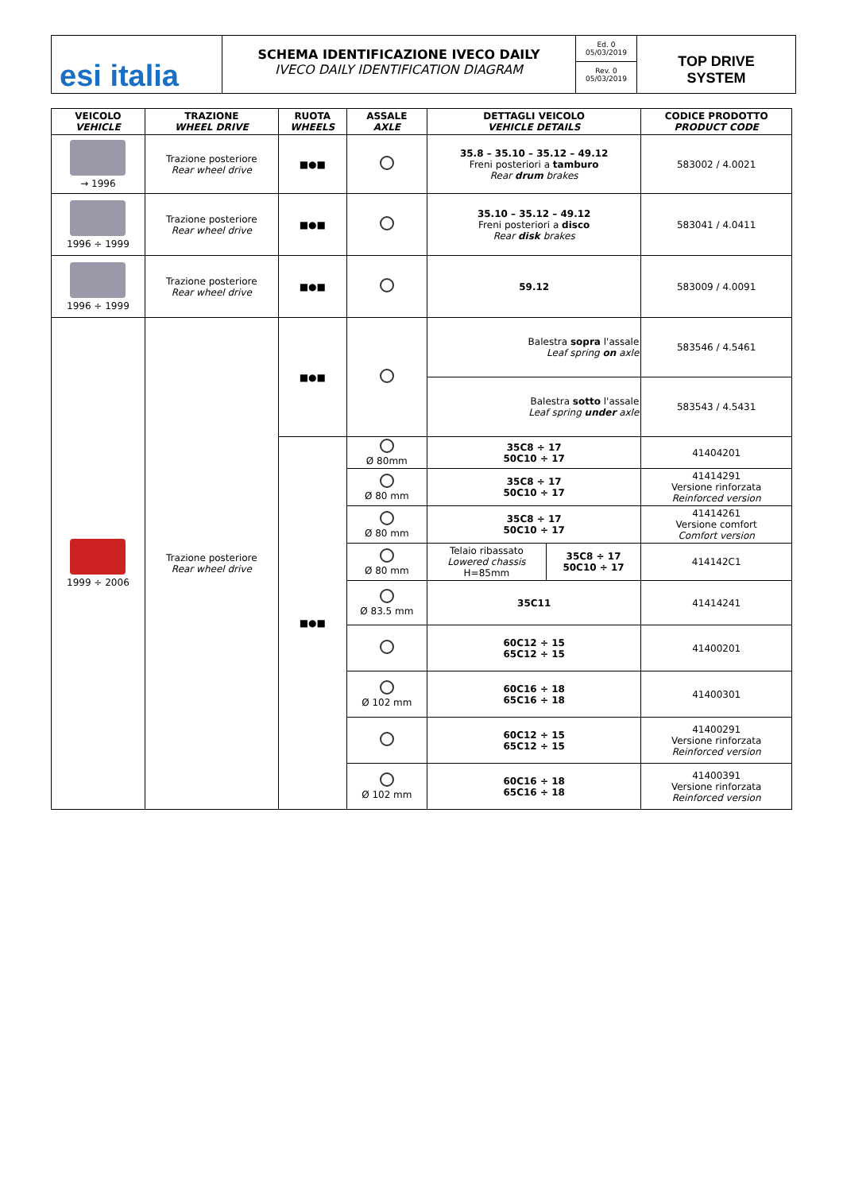esi italia
SCHEMA IDENTIFICAZIONE IVECO DAILY
IVECO DAILY IDENTIFICATION DIAGRAM
Ed. 0
05/03/2019
Rev. 0
05/03/2019
TOP DRIVE
SYSTEM
| VEICOLO VEHICLE | TRAZIONE WHEEL DRIVE | RUOTA WHEELS | ASSALE AXLE | DETTAGLI VEICOLO VEHICLE DETAILS | | CODICE PRODOTTO PRODUCT CODE |
| --- | --- | --- | --- | --- | --- | --- |
| → 1996 | Trazione posteriore Rear wheel drive | ■●■ | | 35.8 – 35.10 – 35.12 – 49.12 Freni posteriori a tamburo Rear drum brakes | | 583002 / 4.0021 |
| 1996 ÷ 1999 | Trazione posteriore Rear wheel drive | ■●■ | | 35.10 – 35.12 – 49.12 Freni posteriori a disco Rear disk brakes | | 583041 / 4.0411 |
| 1996 ÷ 1999 | Trazione posteriore Rear wheel drive | ■●■ | | 59.12 | | 583009 / 4.0091 |
| 1999 ÷ 2006 | Trazione posteriore Rear wheel drive | ■●■ | | Balestra sopra l'assale Leaf spring on axle | | 583546 / 4.5461 |
| | | | | Balestra sotto l'assale Leaf spring under axle | | 583543 / 4.5431 |
| | | ■●■ | Ø 80mm | 35C8 ÷ 17 50C10 ÷ 17 | | 41404201 |
| | | | Ø 80 mm | 35C8 ÷ 17 50C10 ÷ 17 | | 41414291 Versione rinforzata Reinforced version |
| | | | Ø 80 mm | 35C8 ÷ 17 50C10 ÷ 17 | | 41414261 Versione comfort Comfort version |
| | | | Ø 80 mm | Telaio ribassato Lowered chassis H=85mm | 35C8 ÷ 17 50C10 ÷ 17 | 414142C1 |
| | | | Ø 83.5 mm | 35C11 | | 41414241 |
| | | | | 60C12 ÷ 15 65C12 ÷ 15 | | 41400201 |
| | | | Ø 102 mm | 60C16 ÷ 18 65C16 ÷ 18 | | 41400301 |
| | | | | 60C12 ÷ 15 65C12 ÷ 15 | | 41400291 Versione rinforzata Reinforced version |
| | | | Ø 102 mm | 60C16 ÷ 18 65C16 ÷ 18 | | 41400391 Versione rinforzata Reinforced version |